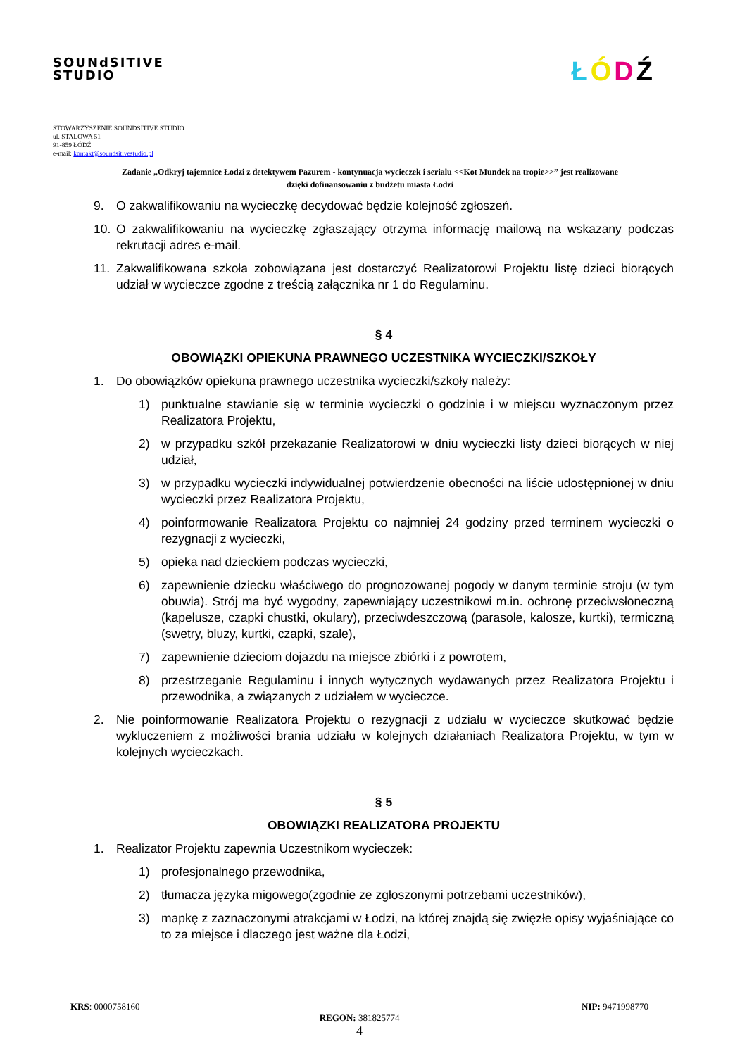SOUNdSITIVE
STUDIO
ŁÓDŹ
STOWARZYSZENIE SOUNDSITIVE STUDIO
ul. STALOWA 51
91-859 ŁÓDŹ
e-mail: kontakt@soundsitivestudio.pl
Zadanie „Odkryj tajemnice Łodzi z detektywem Pazurem - kontynuacja wycieczek i serialu <<Kot Mundek na tropie>>” jest realizowane dzięki dofinansowaniu z budżetu miasta Łodzi
9. O zakwalifikowaniu na wycieczkę decydować będzie kolejność zgłoszeń.
10. O zakwalifikowaniu na wycieczkę zgłaszający otrzyma informację mailową na wskazany podczas rekrutacji adres e-mail.
11. Zakwalifikowana szkoła zobowiązana jest dostarczyć Realizatorowi Projektu listę dzieci biorących udział w wycieczce zgodne z treścią załącznika nr 1 do Regulaminu.
§ 4
OBOWIĄZKI OPIEKUNA PRAWNEGO UCZESTNIKA WYCIECZKI/SZKOŁY
1. Do obowiązków opiekuna prawnego uczestnika wycieczki/szkoły należy:
1) punktualne stawianie się w terminie wycieczki o godzinie i w miejscu wyznaczonym przez Realizatora Projektu,
2) w przypadku szkół przekazanie Realizatorowi w dniu wycieczki listy dzieci biorących w niej udział,
3) w przypadku wycieczki indywidualnej potwierdzenie obecności na liście udostępnionej w dniu wycieczki przez Realizatora Projektu,
4) poinformowanie Realizatora Projektu co najmniej 24 godziny przed terminem wycieczki o rezygnacji z wycieczki,
5) opieka nad dzieckiem podczas wycieczki,
6) zapewnienie dziecku właściwego do prognozowanej pogody w danym terminie stroju (w tym obuwia). Strój ma być wygodny, zapewniający uczestnikowi m.in. ochronę przeciwsłoneczną (kapelusze, czapki chustki, okulary), przeciwdeszczową (parasole, kalosze, kurtki), termiczną (swetry, bluzy, kurtki, czapki, szale),
7) zapewnienie dzieciom dojazdu na miejsce zbiórki i z powrotem,
8) przestrzeganie Regulaminu i innych wytycznych wydawanych przez Realizatora Projektu i przewodnika, a związanych z udziałem w wycieczce.
2. Nie poinformowanie Realizatora Projektu o rezygnacji z udziału w wycieczce skutkować będzie wykluczeniem z możliwości brania udziału w kolejnych działaniach Realizatora Projektu, w tym w kolejnych wycieczkach.
§ 5
OBOWIĄZKI REALIZATORA PROJEKTU
1. Realizator Projektu zapewnia Uczestnikom wycieczek:
1) profesjonalnego przewodnika,
2) tłumacza języka migowego(zgodnie ze zgłoszonymi potrzebami uczestników),
3) mapkę z zaznaczonymi atrakcjami w Łodzi, na której znajdą się zwięzłe opisy wyjaśniające co to za miejsce i dlaczego jest ważne dla Łodzi,
KRS: 0000758160 NIP: 9471998770
REGON: 381825774
4